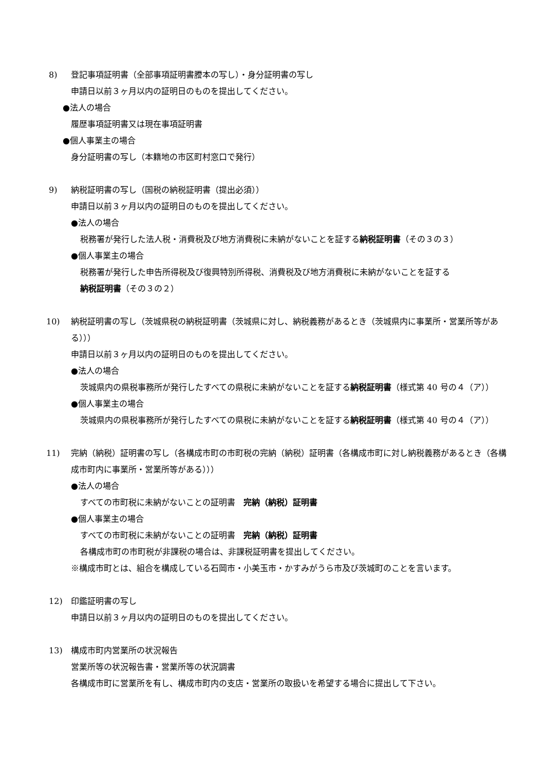8) 登記事項証明書（全部事項証明書謄本の写し）・身分証明書の写し
申請日以前３ヶ月以内の証明日のものを提出してください。
●法人の場合
履歴事項証明書又は現在事項証明書
●個人事業主の場合
身分証明書の写し（本籍地の市区町村窓口で発行）
9) 納税証明書の写し（国税の納税証明書（提出必須））
申請日以前３ヶ月以内の証明日のものを提出してください。
●法人の場合
税務署が発行した法人税・消費税及び地方消費税に未納がないことを証する納税証明書（その３の３）
●個人事業主の場合
税務署が発行した申告所得税及び復興特別所得税、消費税及び地方消費税に未納がないことを証する
納税証明書（その３の２）
10) 納税証明書の写し（茨城県税の納税証明書（茨城県に対し、納税義務があるとき（茨城県内に事業所・営業所等がある）））
申請日以前３ヶ月以内の証明日のものを提出してください。
●法人の場合
茨城県内の県税事務所が発行したすべての県税に未納がないことを証する納税証明書（様式第 40 号の４（ア））
●個人事業主の場合
茨城県内の県税事務所が発行したすべての県税に未納がないことを証する納税証明書（様式第 40 号の４（ア））
11) 完納（納税）証明書の写し（各構成市町の市町税の完納（納税）証明書（各構成市町に対し納税義務があるとき（各構成市町内に事業所・営業所等がある）））
●法人の場合
すべての市町税に未納がないことの証明書　完納（納税）証明書
●個人事業主の場合
すべての市町税に未納がないことの証明書　完納（納税）証明書
各構成市町の市町税が非課税の場合は、非課税証明書を提出してください。
※構成市町とは、組合を構成している石岡市・小美玉市・かすみがうら市及び茨城町のことを言います。
12) 印鑑証明書の写し
申請日以前３ヶ月以内の証明日のものを提出してください。
13) 構成市町内営業所の状況報告
営業所等の状況報告書・営業所等の状況調書
各構成市町に営業所を有し、構成市町内の支店・営業所の取扱いを希望する場合に提出して下さい。